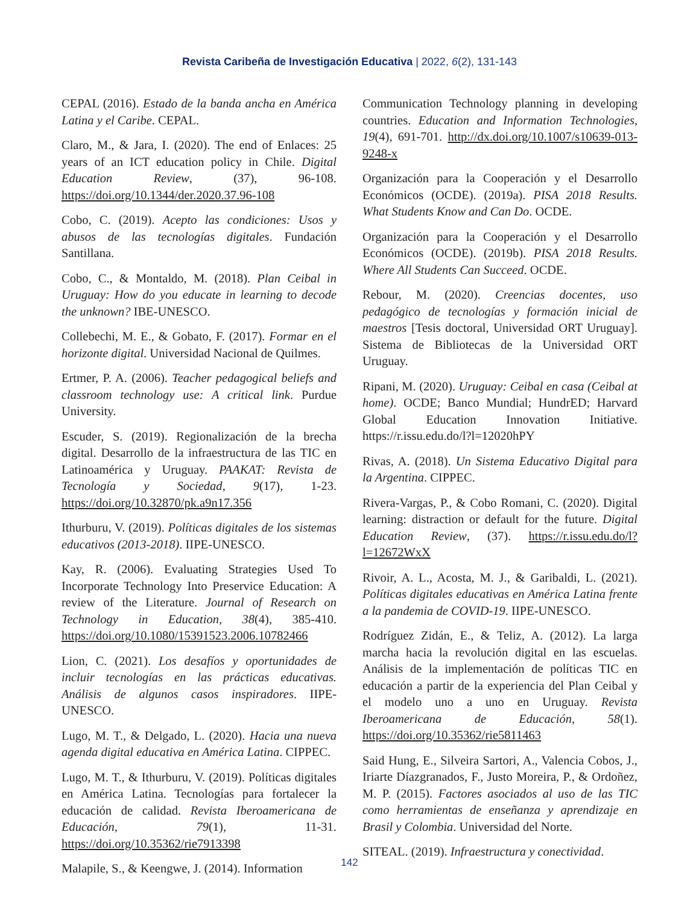Revista Caribeña de Investigación Educativa | 2022, 6(2), 131-143
CEPAL (2016). Estado de la banda ancha en América Latina y el Caribe. CEPAL.
Claro, M., & Jara, I. (2020). The end of Enlaces: 25 years of an ICT education policy in Chile. Digital Education Review, (37), 96-108. https://doi.org/10.1344/der.2020.37.96-108
Cobo, C. (2019). Acepto las condiciones: Usos y abusos de las tecnologías digitales. Fundación Santillana.
Cobo, C., & Montaldo, M. (2018). Plan Ceibal in Uruguay: How do you educate in learning to decode the unknown? IBE-UNESCO.
Collebechi, M. E., & Gobato, F. (2017). Formar en el horizonte digital. Universidad Nacional de Quilmes.
Ertmer, P. A. (2006). Teacher pedagogical beliefs and classroom technology use: A critical link. Purdue University.
Escuder, S. (2019). Regionalización de la brecha digital. Desarrollo de la infraestructura de las TIC en Latinoamérica y Uruguay. PAAKAT: Revista de Tecnología y Sociedad, 9(17), 1-23. https://doi.org/10.32870/pk.a9n17.356
Ithurburu, V. (2019). Políticas digitales de los sistemas educativos (2013-2018). IIPE-UNESCO.
Kay, R. (2006). Evaluating Strategies Used To Incorporate Technology Into Preservice Education: A review of the Literature. Journal of Research on Technology in Education, 38(4), 385-410. https://doi.org/10.1080/15391523.2006.10782466
Lion, C. (2021). Los desafíos y oportunidades de incluir tecnologías en las prácticas educativas. Análisis de algunos casos inspiradores. IIPE-UNESCO.
Lugo, M. T., & Delgado, L. (2020). Hacia una nueva agenda digital educativa en América Latina. CIPPEC.
Lugo, M. T., & Ithurburu, V. (2019). Políticas digitales en América Latina. Tecnologías para fortalecer la educación de calidad. Revista Iberoamericana de Educación, 79(1), 11-31. https://doi.org/10.35362/rie7913398
Malapile, S., & Keengwe, J. (2014). Information
Communication Technology planning in developing countries. Education and Information Technologies, 19(4), 691-701. http://dx.doi.org/10.1007/s10639-013-9248-x
Organización para la Cooperación y el Desarrollo Económicos (OCDE). (2019a). PISA 2018 Results. What Students Know and Can Do. OCDE.
Organización para la Cooperación y el Desarrollo Económicos (OCDE). (2019b). PISA 2018 Results. Where All Students Can Succeed. OCDE.
Rebour, M. (2020). Creencias docentes, uso pedagógico de tecnologías y formación inicial de maestros [Tesis doctoral, Universidad ORT Uruguay]. Sistema de Bibliotecas de la Universidad ORT Uruguay.
Ripani, M. (2020). Uruguay: Ceibal en casa (Ceibal at home). OCDE; Banco Mundial; HundrED; Harvard Global Education Innovation Initiative. https://r.issu.edu.do/l?l=12020hPY
Rivas, A. (2018). Un Sistema Educativo Digital para la Argentina. CIPPEC.
Rivera-Vargas, P., & Cobo Romani, C. (2020). Digital learning: distraction or default for the future. Digital Education Review, (37). https://r.issu.edu.do/l?l=12672WxX
Rivoir, A. L., Acosta, M. J., & Garibaldi, L. (2021). Políticas digitales educativas en América Latina frente a la pandemia de COVID-19. IIPE-UNESCO.
Rodríguez Zidán, E., & Teliz, A. (2012). La larga marcha hacia la revolución digital en las escuelas. Análisis de la implementación de políticas TIC en educación a partir de la experiencia del Plan Ceibal y el modelo uno a uno en Uruguay. Revista Iberoamericana de Educación, 58(1). https://doi.org/10.35362/rie5811463
Said Hung, E., Silveira Sartori, A., Valencia Cobos, J., Iriarte Díazgranados, F., Justo Moreira, P., & Ordoñez, M. P. (2015). Factores asociados al uso de las TIC como herramientas de enseñanza y aprendizaje en Brasil y Colombia. Universidad del Norte.
SITEAL. (2019). Infraestructura y conectividad.
142